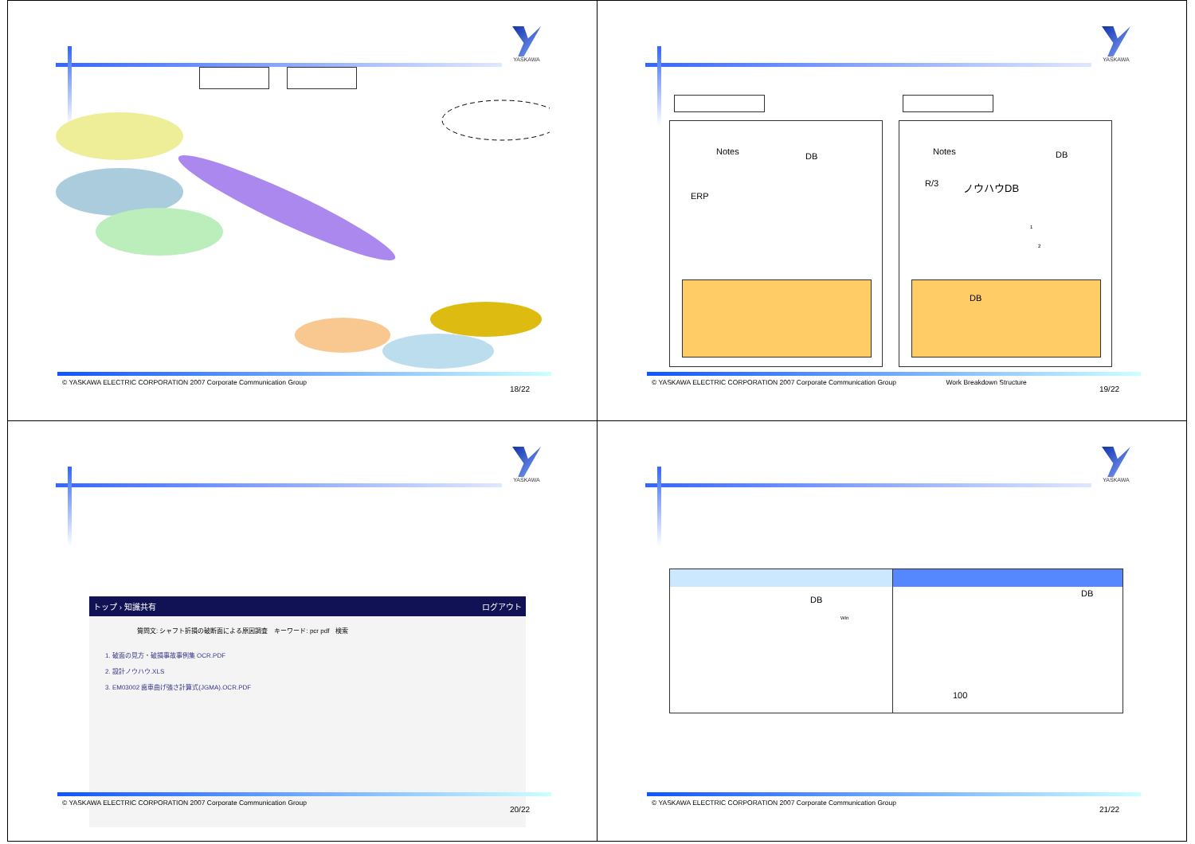YASKAWA
© YASKAWA ELECTRIC CORPORATION 2007 Corporate Communication Group
18/22
YASKAWA
Notes DB
ERP
Notes DB
R/3 ノウハウDB
1
2
DB
© YASKAWA ELECTRIC CORPORATION 2007 Corporate Communication Group Work Breakdown Structure
19/22
YASKAWA
トップ › 知識共有 ログアウト
質問文: シャフト折損の破断面による原因調査　キーワード: pcr pdf　検索
1. 破面の見方・破損事故事例集 OCR.PDF
2. 設計ノウハウ.XLS
3. EM03002 歯車曲げ強さ計算式(JGMA).OCR.PDF
© YASKAWA ELECTRIC CORPORATION 2007 Corporate Communication Group
20/22
YASKAWA
DB
Win
DB
100
© YASKAWA ELECTRIC CORPORATION 2007 Corporate Communication Group
21/22